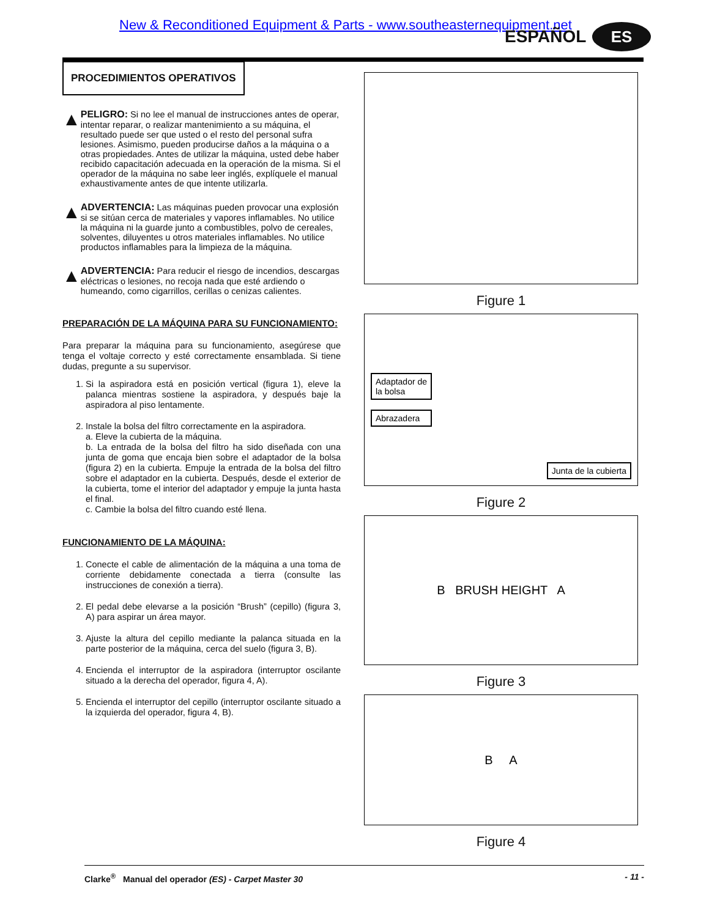New & Reconditioned Equipment & Parts - www.southeasternequipment.net
ESPAÑOL ES
PROCEDIMIENTOS OPERATIVOS
▲
PELIGRO: Si no lee el manual de instrucciones antes de operar, intentar reparar, o realizar mantenimiento a su máquina, el resultado puede ser que usted o el resto del personal sufra lesiones. Asimismo, pueden producirse daños a la máquina o a otras propiedades. Antes de utilizar la máquina, usted debe haber recibido capacitación adecuada en la operación de la misma. Si el operador de la máquina no sabe leer inglés, explíquele el manual exhaustivamente antes de que intente utilizarla.
▲
ADVERTENCIA: Las máquinas pueden provocar una explosión si se sitúan cerca de materiales y vapores inflamables. No utilice la máquina ni la guarde junto a combustibles, polvo de cereales, solventes, diluyentes u otros materiales inflamables. No utilice productos inflamables para la limpieza de la máquina.
▲
ADVERTENCIA: Para reducir el riesgo de incendios, descargas eléctricas o lesiones, no recoja nada que esté ardiendo o humeando, como cigarrillos, cerillas o cenizas calientes.
PREPARACIÓN DE LA MÁQUINA PARA SU FUNCIONAMIENTO:
Para preparar la máquina para su funcionamiento, asegúrese que tenga el voltaje correcto y esté correctamente ensamblada. Si tiene dudas, pregunte a su supervisor.
1. Si la aspiradora está en posición vertical (figura 1), eleve la palanca mientras sostiene la aspiradora, y después baje la aspiradora al piso lentamente.
2. Instale la bolsa del filtro correctamente en la aspiradora.
a. Eleve la cubierta de la máquina.
b. La entrada de la bolsa del filtro ha sido diseñada con una junta de goma que encaja bien sobre el adaptador de la bolsa (figura 2) en la cubierta. Empuje la entrada de la bolsa del filtro sobre el adaptador en la cubierta. Después, desde el exterior de la cubierta, tome el interior del adaptador y empuje la junta hasta el final.
c. Cambie la bolsa del filtro cuando esté llena.
FUNCIONAMIENTO DE LA MÁQUINA:
1. Conecte el cable de alimentación de la máquina a una toma de corriente debidamente conectada a tierra (consulte las instrucciones de conexión a tierra).
2. El pedal debe elevarse a la posición “Brush” (cepillo) (figura 3, A) para aspirar un área mayor.
3. Ajuste la altura del cepillo mediante la palanca situada en la parte posterior de la máquina, cerca del suelo (figura 3, B).
4. Encienda el interruptor de la aspiradora (interruptor oscilante situado a la derecha del operador, figura 4, A).
5. Encienda el interruptor del cepillo (interruptor oscilante situado a la izquierda del operador, figura 4, B).
Figure 1
Adaptador de
la bolsa
Abrazadera
Junta de la cubierta
Figure 2
B BRUSH HEIGHT A
Figure 3
B A
Figure 4
Clarke<sup>®</sup> Manual del operador (ES) - Carpet Master 30 - 11 -